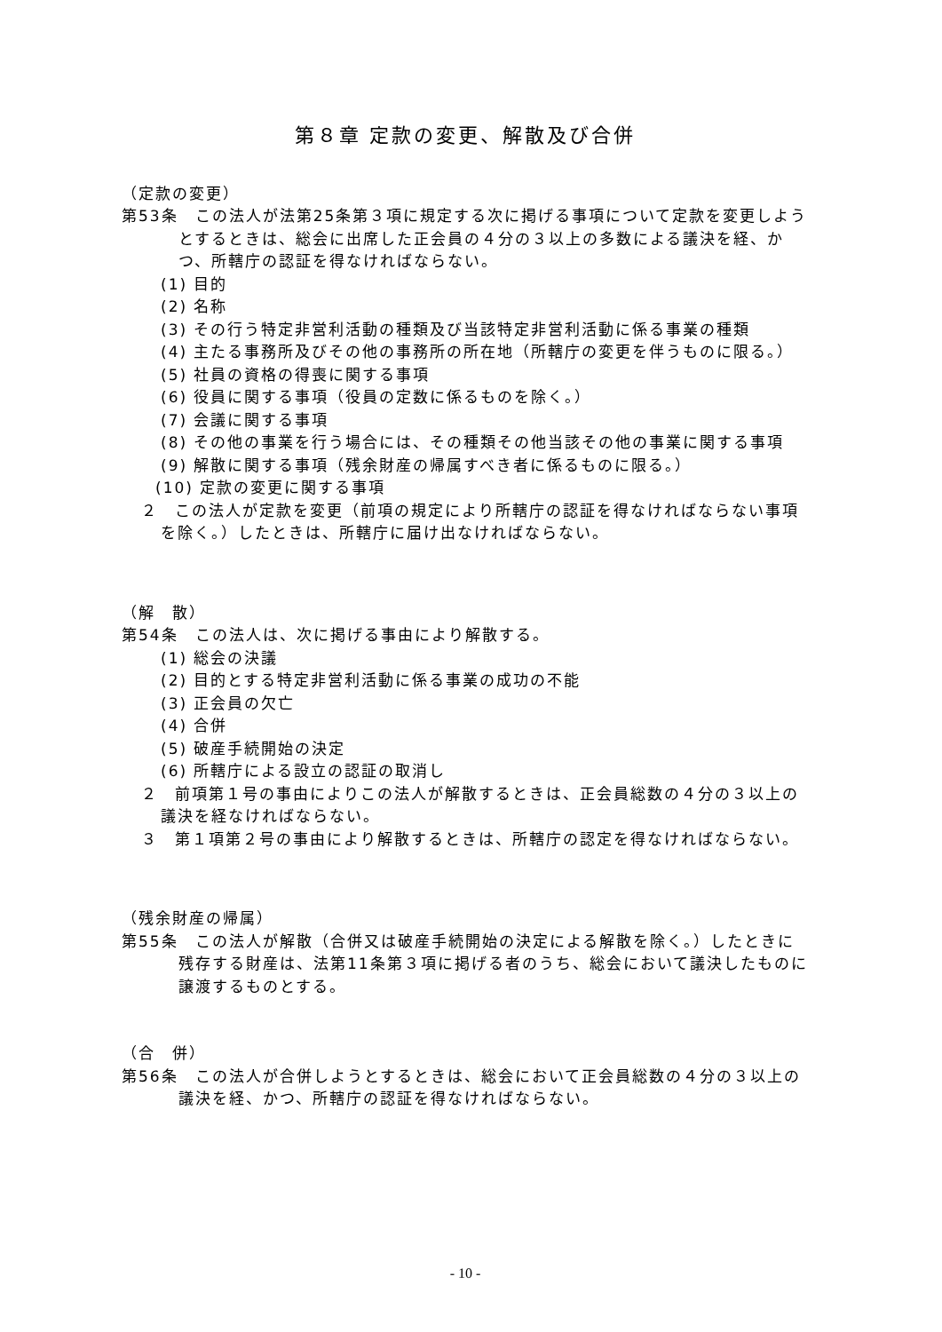第８章 定款の変更、解散及び合併
（定款の変更）
第53条　この法人が法第25条第３項に規定する次に掲げる事項について定款を変更しようとするときは、総会に出席した正会員の４分の３以上の多数による議決を経、かつ、所轄庁の認証を得なければならない。
(1) 目的
(2) 名称
(3) その行う特定非営利活動の種類及び当該特定非営利活動に係る事業の種類
(4) 主たる事務所及びその他の事務所の所在地（所轄庁の変更を伴うものに限る。）
(5) 社員の資格の得喪に関する事項
(6) 役員に関する事項（役員の定数に係るものを除く。）
(7) 会議に関する事項
(8) その他の事業を行う場合には、その種類その他当該その他の事業に関する事項
(9) 解散に関する事項（残余財産の帰属すべき者に係るものに限る。）
(10) 定款の変更に関する事項
２　この法人が定款を変更（前項の規定により所轄庁の認証を得なければならない事項を除く。）したときは、所轄庁に届け出なければならない。
（解　散）
第54条　この法人は、次に掲げる事由により解散する。
(1) 総会の決議
(2) 目的とする特定非営利活動に係る事業の成功の不能
(3) 正会員の欠亡
(4) 合併
(5) 破産手続開始の決定
(6) 所轄庁による設立の認証の取消し
２　前項第１号の事由によりこの法人が解散するときは、正会員総数の４分の３以上の議決を経なければならない。
３　第１項第２号の事由により解散するときは、所轄庁の認定を得なければならない。
（残余財産の帰属）
第55条　この法人が解散（合併又は破産手続開始の決定による解散を除く。）したときに残存する財産は、法第11条第３項に掲げる者のうち、総会において議決したものに譲渡するものとする。
（合　併）
第56条　この法人が合併しようとするときは、総会において正会員総数の４分の３以上の議決を経、かつ、所轄庁の認証を得なければならない。
- 10 -